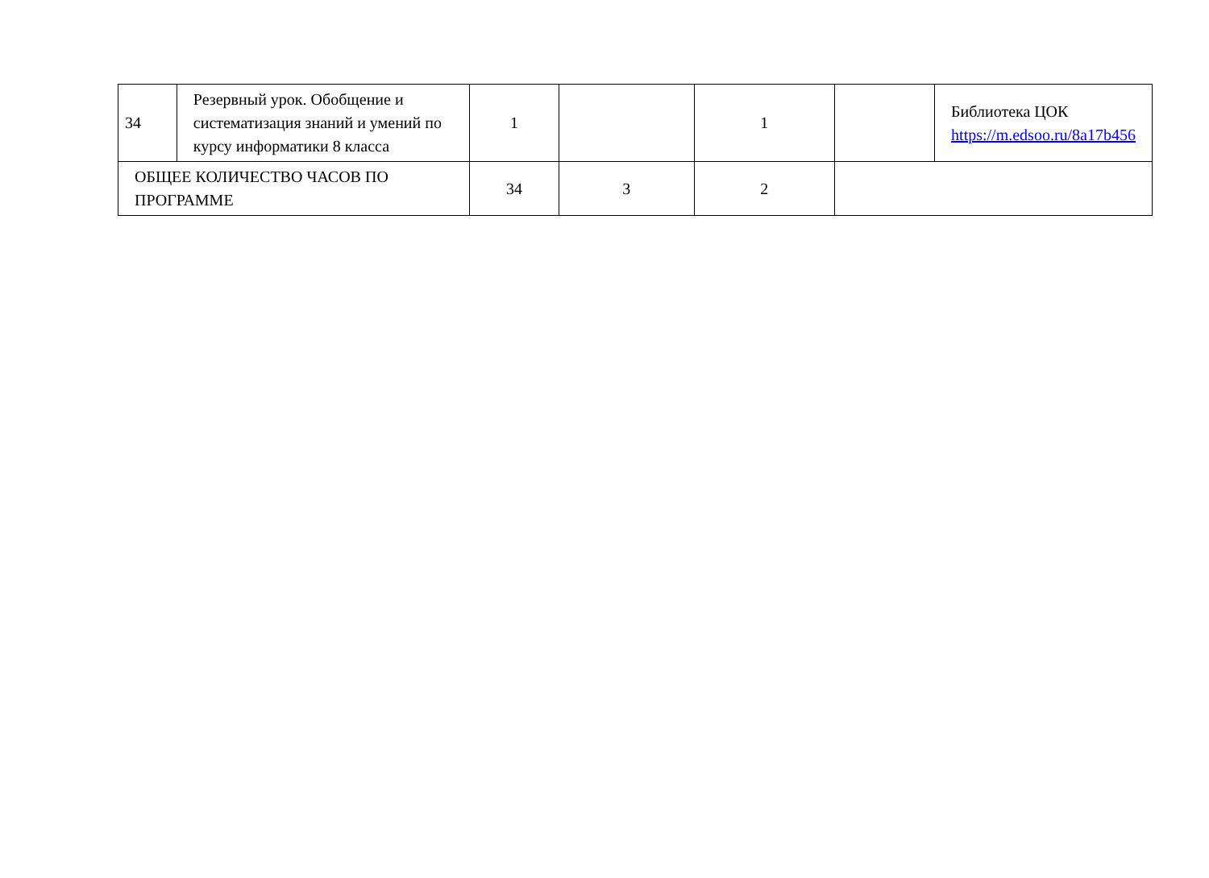| 34 | Резервный урок. Обобщение и систематизация знаний и умений по курсу информатики 8 класса | 1 | | 1 | | Библиотека ЦОК https://m.edsoo.ru/8a17b456 |
| ОБЩЕЕ КОЛИЧЕСТВО ЧАСОВ ПО ПРОГРАММЕ | | 34 | 3 | 2 | | |